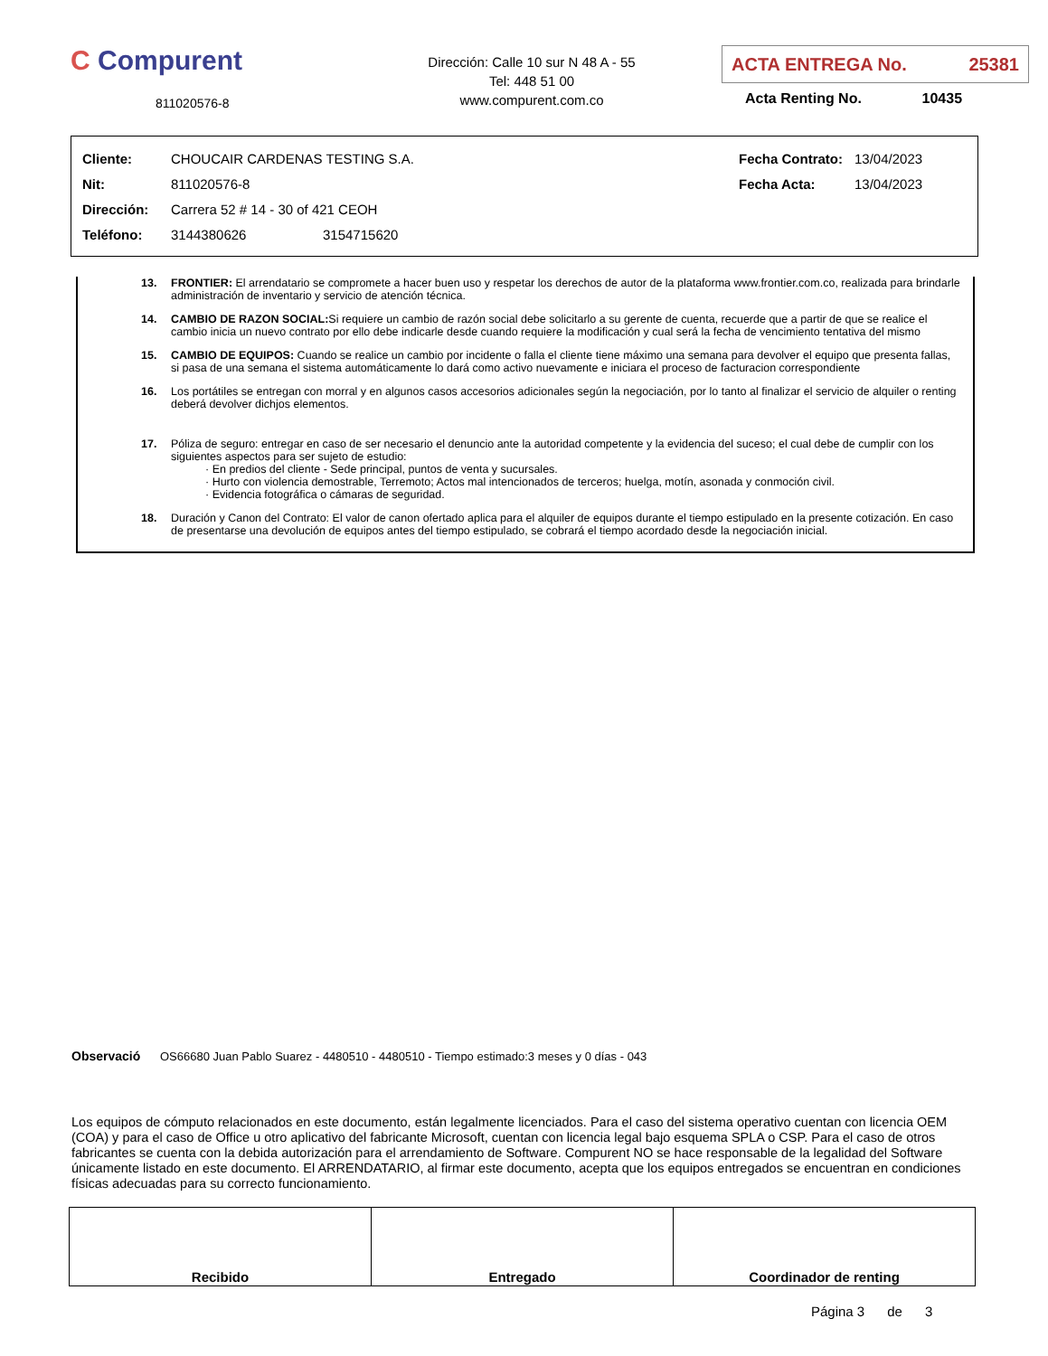C Compurent
811020576-8
Dirección: Calle 10 sur N 48 A - 55
Tel: 448 51 00
www.compurent.com.co
ACTA ENTREGA No. 25381
Acta Renting No. 10435
| Cliente: | CHOUCAIR CARDENAS TESTING S.A. | | Fecha Contrato: | 13/04/2023 |
| Nit: | 811020576-8 | | Fecha Acta: | 13/04/2023 |
| Dirección: | Carrera 52 # 14 - 30 of 421 CEOH | | | |
| Teléfono: | 3144380626 | 3154715620 | | |
13. FRONTIER: El arrendatario se compromete a hacer buen uso y respetar los derechos de autor de la plataforma www.frontier.com.co, realizada para brindarle administración de inventario y servicio de atención técnica.
14. CAMBIO DE RAZON SOCIAL: Si requiere un cambio de razón social debe solicitarlo a su gerente de cuenta, recuerde que a partir de que se realice el cambio inicia un nuevo contrato por ello debe indicarle desde cuando requiere la modificación y cual será la fecha de vencimiento tentativa del mismo
15. CAMBIO DE EQUIPOS: Cuando se realice un cambio por incidente o falla el cliente tiene máximo una semana para devolver el equipo que presenta fallas, si pasa de una semana el sistema automáticamente lo dará como activo nuevamente e iniciara el proceso de facturacion correspondiente
16. Los portátiles se entregan con morral y en algunos casos accesorios adicionales según la negociación, por lo tanto al finalizar el servicio de alquiler o renting deberá devolver dichjos elementos.
17. Póliza de seguro: entregar en caso de ser necesario el denuncio ante la autoridad competente y la evidencia del suceso; el cual debe de cumplir con los siguientes aspectos para ser sujeto de estudio:
· En predios del cliente - Sede principal, puntos de venta y sucursales.
· Hurto con violencia demostrable, Terremoto; Actos mal intencionados de terceros; huelga, motín, asonada y conmoción civil.
· Evidencia fotográfica o cámaras de seguridad.
18. Duración y Canon del Contrato: El valor de canon ofertado aplica para el alquiler de equipos durante el tiempo estipulado en la presente cotización. En caso de presentarse una devolución de equipos antes del tiempo estipulado, se cobrará el tiempo acordado desde la negociación inicial.
Observació OS66680 Juan Pablo Suarez - 4480510 - 4480510 - Tiempo estimado:3 meses y 0 días - 043
Los equipos de cómputo relacionados en este documento, están legalmente licenciados. Para el caso del sistema operativo cuentan con licencia OEM (COA) y para el caso de Office u otro aplicativo del fabricante Microsoft, cuentan con licencia legal bajo esquema SPLA o CSP. Para el caso de otros fabricantes se cuenta con la debida autorización para el arrendamiento de Software. Compurent NO se hace responsable de la legalidad del Software únicamente listado en este documento. El ARRENDATARIO, al firmar este documento, acepta que los equipos entregados se encuentran en condiciones físicas adecuadas para su correcto funcionamiento.
| Recibido | Entregado | Coordinador de renting |
Página 3 de 3